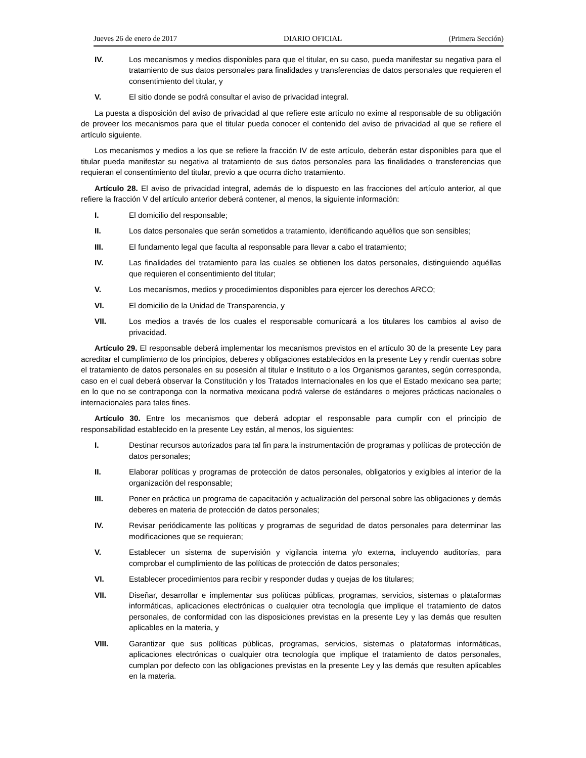Jueves 26 de enero de 2017 DIARIO OFICIAL (Primera Sección)
IV. Los mecanismos y medios disponibles para que el titular, en su caso, pueda manifestar su negativa para el tratamiento de sus datos personales para finalidades y transferencias de datos personales que requieren el consentimiento del titular, y
V. El sitio donde se podrá consultar el aviso de privacidad integral.
La puesta a disposición del aviso de privacidad al que refiere este artículo no exime al responsable de su obligación de proveer los mecanismos para que el titular pueda conocer el contenido del aviso de privacidad al que se refiere el artículo siguiente.
Los mecanismos y medios a los que se refiere la fracción IV de este artículo, deberán estar disponibles para que el titular pueda manifestar su negativa al tratamiento de sus datos personales para las finalidades o transferencias que requieran el consentimiento del titular, previo a que ocurra dicho tratamiento.
Artículo 28. El aviso de privacidad integral, además de lo dispuesto en las fracciones del artículo anterior, al que refiere la fracción V del artículo anterior deberá contener, al menos, la siguiente información:
I. El domicilio del responsable;
II. Los datos personales que serán sometidos a tratamiento, identificando aquéllos que son sensibles;
III. El fundamento legal que faculta al responsable para llevar a cabo el tratamiento;
IV. Las finalidades del tratamiento para las cuales se obtienen los datos personales, distinguiendo aquéllas que requieren el consentimiento del titular;
V. Los mecanismos, medios y procedimientos disponibles para ejercer los derechos ARCO;
VI. El domicilio de la Unidad de Transparencia, y
VII. Los medios a través de los cuales el responsable comunicará a los titulares los cambios al aviso de privacidad.
Artículo 29. El responsable deberá implementar los mecanismos previstos en el artículo 30 de la presente Ley para acreditar el cumplimiento de los principios, deberes y obligaciones establecidos en la presente Ley y rendir cuentas sobre el tratamiento de datos personales en su posesión al titular e Instituto o a los Organismos garantes, según corresponda, caso en el cual deberá observar la Constitución y los Tratados Internacionales en los que el Estado mexicano sea parte; en lo que no se contraponga con la normativa mexicana podrá valerse de estándares o mejores prácticas nacionales o internacionales para tales fines.
Artículo 30. Entre los mecanismos que deberá adoptar el responsable para cumplir con el principio de responsabilidad establecido en la presente Ley están, al menos, los siguientes:
I. Destinar recursos autorizados para tal fin para la instrumentación de programas y políticas de protección de datos personales;
II. Elaborar políticas y programas de protección de datos personales, obligatorios y exigibles al interior de la organización del responsable;
III. Poner en práctica un programa de capacitación y actualización del personal sobre las obligaciones y demás deberes en materia de protección de datos personales;
IV. Revisar periódicamente las políticas y programas de seguridad de datos personales para determinar las modificaciones que se requieran;
V. Establecer un sistema de supervisión y vigilancia interna y/o externa, incluyendo auditorías, para comprobar el cumplimiento de las políticas de protección de datos personales;
VI. Establecer procedimientos para recibir y responder dudas y quejas de los titulares;
VII. Diseñar, desarrollar e implementar sus políticas públicas, programas, servicios, sistemas o plataformas informáticas, aplicaciones electrónicas o cualquier otra tecnología que implique el tratamiento de datos personales, de conformidad con las disposiciones previstas en la presente Ley y las demás que resulten aplicables en la materia, y
VIII. Garantizar que sus políticas públicas, programas, servicios, sistemas o plataformas informáticas, aplicaciones electrónicas o cualquier otra tecnología que implique el tratamiento de datos personales, cumplan por defecto con las obligaciones previstas en la presente Ley y las demás que resulten aplicables en la materia.